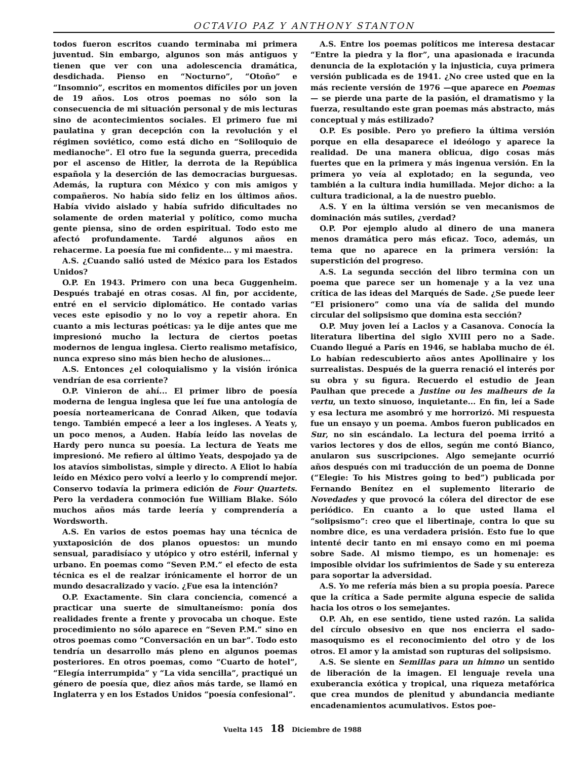OCTAVIO PAZ Y ANTHONY STANTON
todos fueron escritos cuando terminaba mi primera juventud. Sin embargo, algunos son más antiguos y tienen que ver con una adolescencia dramática, desdichada. Pienso en “Nocturno”, “Otoño” e “Insomnio”, escritos en momentos difíciles por un joven de 19 años. Los otros poemas no sólo son la consecuencia de mi situación personal y de mis lecturas sino de acontecimientos sociales. El primero fue mi paulatina y gran decepción con la revolución y el régimen soviético, como está dicho en “Soliloquio de medianoche”. El otro fue la segunda guerra, precedida por el ascenso de Hitler, la derrota de la República española y la deserción de las democracias burguesas. Además, la ruptura con México y con mis amigos y compañeros. No había sido feliz en los últimos años. Había vivido aislado y había sufrido dificultades no solamente de orden material y político, como mucha gente piensa, sino de orden espiritual. Todo esto me afectó profundamente. Tardé algunos años en rehacerme. La poesía fue mi confidente... y mi maestra.
A.S. ¿Cuando salió usted de México para los Estados Unidos?
O.P. En 1943. Primero con una beca Guggenheim. Después trabajé en otras cosas. Al fin, por accidente, entré en el servicio diplomático. He contado varias veces este episodio y no lo voy a repetir ahora. En cuanto a mis lecturas poéticas: ya le dije antes que me impresionó mucho la lectura de ciertos poetas modernos de lengua inglesa. Cierto realismo metafísico, nunca expreso sino más bien hecho de alusiones...
A.S. Entonces ¿el coloquialismo y la visión irónica vendrían de esa corriente?
O.P. Vinieron de ahí... El primer libro de poesía moderna de lengua inglesa que leí fue una antología de poesía norteamericana de Conrad Aiken, que todavía tengo. También empecé a leer a los ingleses. A Yeats y, un poco menos, a Auden. Había leído las novelas de Hardy pero nunca su poesía. La lectura de Yeats me impresionó. Me refiero al último Yeats, despojado ya de los atavíos simbolistas, simple y directo. A Eliot lo había leído en México pero volví a leerlo y lo comprendí mejor. Conservo todavía la primera edición de Four Quartets. Pero la verdadera conmoción fue William Blake. Sólo muchos años más tarde leería y comprendería a Wordsworth.
A.S. En varios de estos poemas hay una técnica de yuxtaposición de dos planos opuestos: un mundo sensual, paradisíaco y utópico y otro estéril, infernal y urbano. En poemas como “Seven P.M.” el efecto de esta técnica es el de realzar irónicamente el horror de un mundo desacralizado y vacío. ¿Fue esa la intención?
O.P. Exactamente. Sin clara conciencia, comencé a practicar una suerte de simultaneísmo: ponía dos realidades frente a frente y provocaba un choque. Este procedimiento no sólo aparece en “Seven P.M.” sino en otros poemas como “Conversación en un bar”. Todo esto tendría un desarrollo más pleno en algunos poemas posteriores. En otros poemas, como “Cuarto de hotel”, “Elegía interrumpida” y “La vida sencilla”, practiqué un género de poesía que, diez años más tarde, se llamó en Inglaterra y en los Estados Unidos “poesía confesional”.
A.S. Entre los poemas políticos me interesa destacar “Entre la piedra y la flor”, una apasionada e iracunda denuncia de la explotación y la injusticia, cuya primera versión publicada es de 1941. ¿No cree usted que en la más reciente versión de 1976 —que aparece en Poemas— se pierde una parte de la pasión, el dramatismo y la fuerza, resultando este gran poemas más abstracto, más conceptual y más estilizado?
O.P. Es posible. Pero yo prefiero la última versión porque en ella desaparece el ideólogo y aparece la realidad. De una manera oblicua, digo cosas más fuertes que en la primera y más ingenua versión. En la primera yo veía al explotado; en la segunda, veo también a la cultura india humillada. Mejor dicho: a la cultura tradicional, a la de nuestro pueblo.
A.S. Y en la última versión se ven mecanismos de dominación más sutiles, ¿verdad?
O.P. Por ejemplo aludo al dinero de una manera menos dramática pero más eficaz. Toco, además, un tema que no aparece en la primera versión: la superstición del progreso.
A.S. La segunda sección del libro termina con un poema que parece ser un homenaje y a la vez una crítica de las ideas del Marqués de Sade. ¿Se puede leer “El prisionero” como una vía de salida del mundo circular del solipsismo que domina esta sección?
O.P. Muy joven leí a Laclos y a Casanova. Conocía la literatura libertina del siglo XVIII pero no a Sade. Cuando llegué a París en 1946, se hablaba mucho de él. Lo habían redescubierto años antes Apollinaire y los surrealistas. Después de la guerra renació el interés por su obra y su figura. Recuerdo el estudio de Jean Paulhan que precede a Justine ou les malheurs de la vertu, un texto sinuoso, inquietante... En fin, leí a Sade y esa lectura me asombró y me horrorizó. Mi respuesta fue un ensayo y un poema. Ambos fueron publicados en Sur, no sin escándalo. La lectura del poema irritó a varios lectores y dos de ellos, según me contó Bianco, anularon sus suscripciones. Algo semejante ocurrió años después con mi traducción de un poema de Donne (“Elegie: To his Mistres going to bed”) publicada por Fernando Benítez en el suplemento literario de Novedades y que provocó la cólera del director de ese periódico. En cuanto a lo que usted llama el “solipsismo”: creo que el libertinaje, contra lo que su nombre dice, es una verdadera prisión. Esto fue lo que intenté decir tanto en mi ensayo como en mi poema sobre Sade. Al mismo tiempo, es un homenaje: es imposible olvidar los sufrimientos de Sade y su entereza para soportar la adversidad.
A.S. Yo me refería más bien a su propia poesía. Parece que la crítica a Sade permite alguna especie de salida hacia los otros o los semejantes.
O.P. Ah, en ese sentido, tiene usted razón. La salida del círculo obsesivo en que nos encierra el sado-masoquismo es el reconocimiento del otro y de los otros. El amor y la amistad son rupturas del solipsismo.
A.S. Se siente en Semillas para un himno un sentido de liberación de la imagen. El lenguaje revela una exuberancia exótica y tropical, una riqueza metafórica que crea mundos de plenitud y abundancia mediante encadenamientos acumulativos. Estos poe-
Vuelta 145 18 Diciembre de 1988